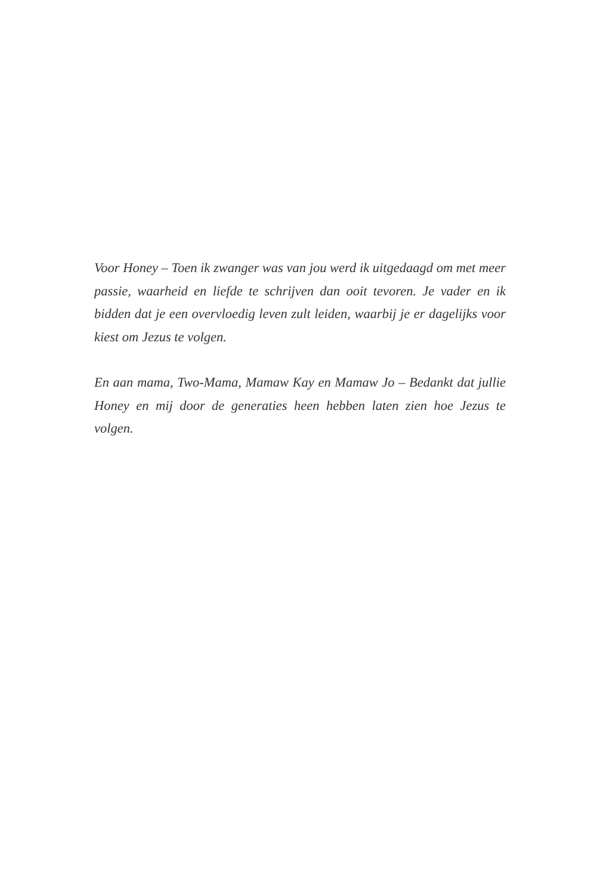Voor Honey – Toen ik zwanger was van jou werd ik uitgedaagd om met meer passie, waarheid en liefde te schrijven dan ooit tevoren. Je vader en ik bidden dat je een overvloedig leven zult leiden, waarbij je er dagelijks voor kiest om Jezus te volgen.
En aan mama, Two-Mama, Mamaw Kay en Mamaw Jo – Bedankt dat jullie Honey en mij door de generaties heen hebben laten zien hoe Jezus te volgen.